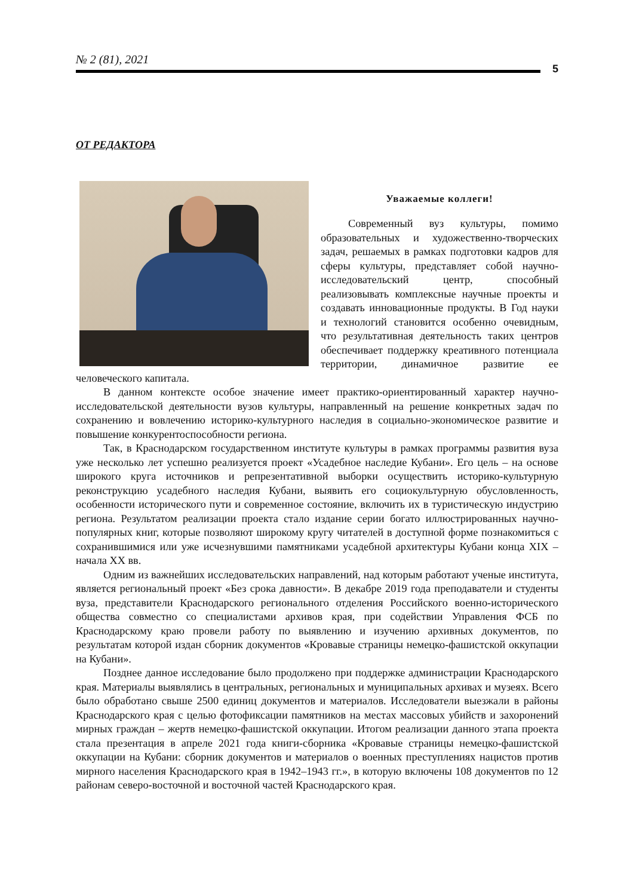№ 2 (81), 2021 5
ОТ РЕДАКТОРА
Уважаемые коллеги!
Современный вуз культуры, помимо образовательных и художественно-творческих задач, решаемых в рамках подготовки кадров для сферы культуры, представляет собой научно-исследовательский центр, способный реализовывать комплексные научные проекты и создавать инновационные продукты. В Год науки и технологий становится особенно очевидным, что результативная деятельность таких центров обеспечивает поддержку креативного потенциала территории, динамичное развитие ее человеческого капитала.
В данном контексте особое значение имеет практико-ориентированный характер научно-исследовательской деятельности вузов культуры, направленный на решение конкретных задач по сохранению и вовлечению историко-культурного наследия в социально-экономическое развитие и повышение конкурентоспособности региона.
Так, в Краснодарском государственном институте культуры в рамках программы развития вуза уже несколько лет успешно реализуется проект «Усадебное наследие Кубани». Его цель – на основе широкого круга источников и репрезентативной выборки осуществить историко-культурную реконструкцию усадебного наследия Кубани, выявить его социокультурную обусловленность, особенности исторического пути и современное состояние, включить их в туристическую индустрию региона. Результатом реализации проекта стало издание серии богато иллюстрированных научно-популярных книг, которые позволяют широкому кругу читателей в доступной форме познакомиться с сохранившимися или уже исчезнувшими памятниками усадебной архитектуры Кубани конца XIX – начала XX вв.
Одним из важнейших исследовательских направлений, над которым работают ученые института, является региональный проект «Без срока давности». В декабре 2019 года преподаватели и студенты вуза, представители Краснодарского регионального отделения Российского военно-исторического общества совместно со специалистами архивов края, при содействии Управления ФСБ по Краснодарскому краю провели работу по выявлению и изучению архивных документов, по результатам которой издан сборник документов «Кровавые страницы немецко-фашистской оккупации на Кубани».
Позднее данное исследование было продолжено при поддержке администрации Краснодарского края. Материалы выявлялись в центральных, региональных и муниципальных архивах и музеях. Всего было обработано свыше 2500 единиц документов и материалов. Исследователи выезжали в районы Краснодарского края с целью фотофиксации памятников на местах массовых убийств и захоронений мирных граждан – жертв немецко-фашистской оккупации. Итогом реализации данного этапа проекта стала презентация в апреле 2021 года книги-сборника «Кровавые страницы немецко-фашистской оккупации на Кубани: сборник документов и материалов о военных преступлениях нацистов против мирного населения Краснодарского края в 1942–1943 гг.», в которую включены 108 документов по 12 районам северо-восточной и восточной частей Краснодарского края.